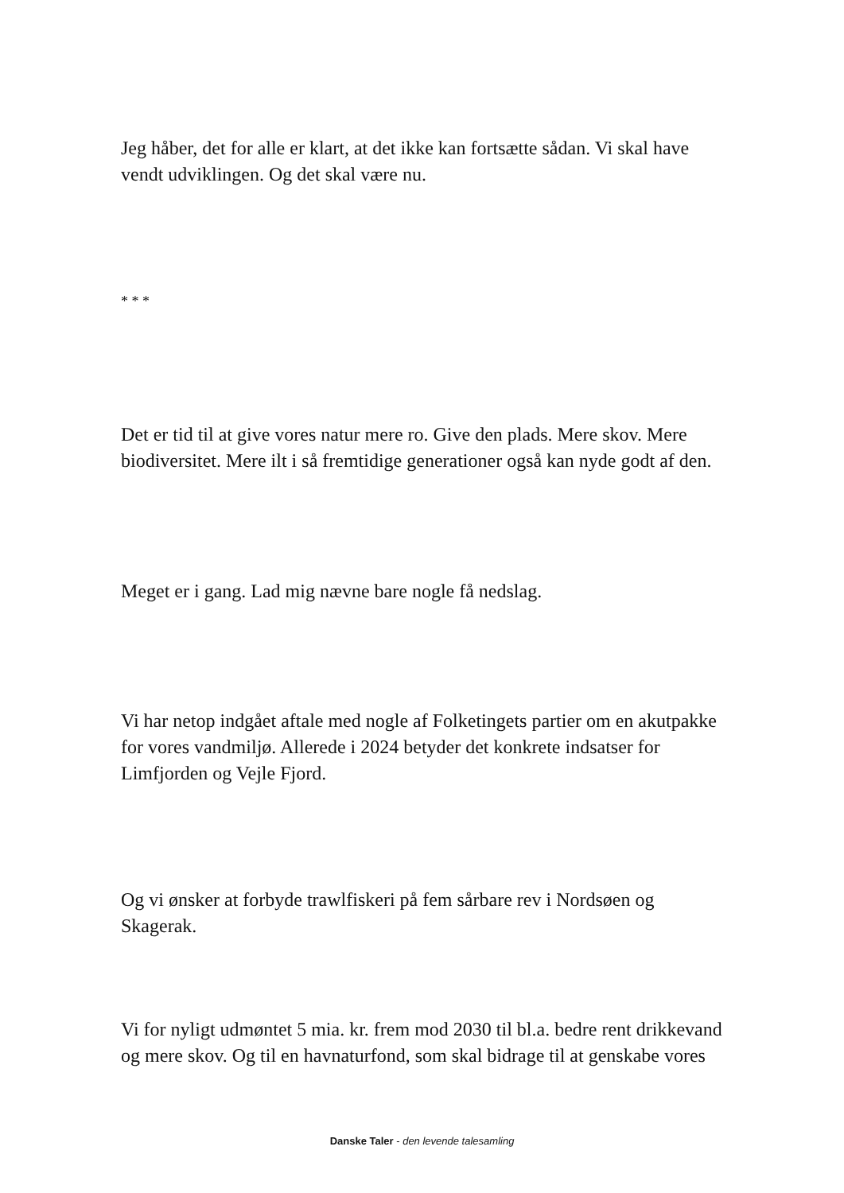Jeg håber, det for alle er klart, at det ikke kan fortsætte sådan. Vi skal have vendt udviklingen. Og det skal være nu.
* * *
Det er tid til at give vores natur mere ro. Give den plads. Mere skov. Mere biodiversitet. Mere ilt i så fremtidige generationer også kan nyde godt af den.
Meget er i gang. Lad mig nævne bare nogle få nedslag.
Vi har netop indgået aftale med nogle af Folketingets partier om en akutpakke for vores vandmiljø. Allerede i 2024 betyder det konkrete indsatser for Limfjorden og Vejle Fjord.
Og vi ønsker at forbyde trawlfiskeri på fem sårbare rev i Nordsøen og Skagerak.
Vi for nyligt udmøntet 5 mia. kr. frem mod 2030 til bl.a. bedre rent drikkevand og mere skov. Og til en havnaturfond, som skal bidrage til at genskabe vores
Danske Taler - den levende talesamling